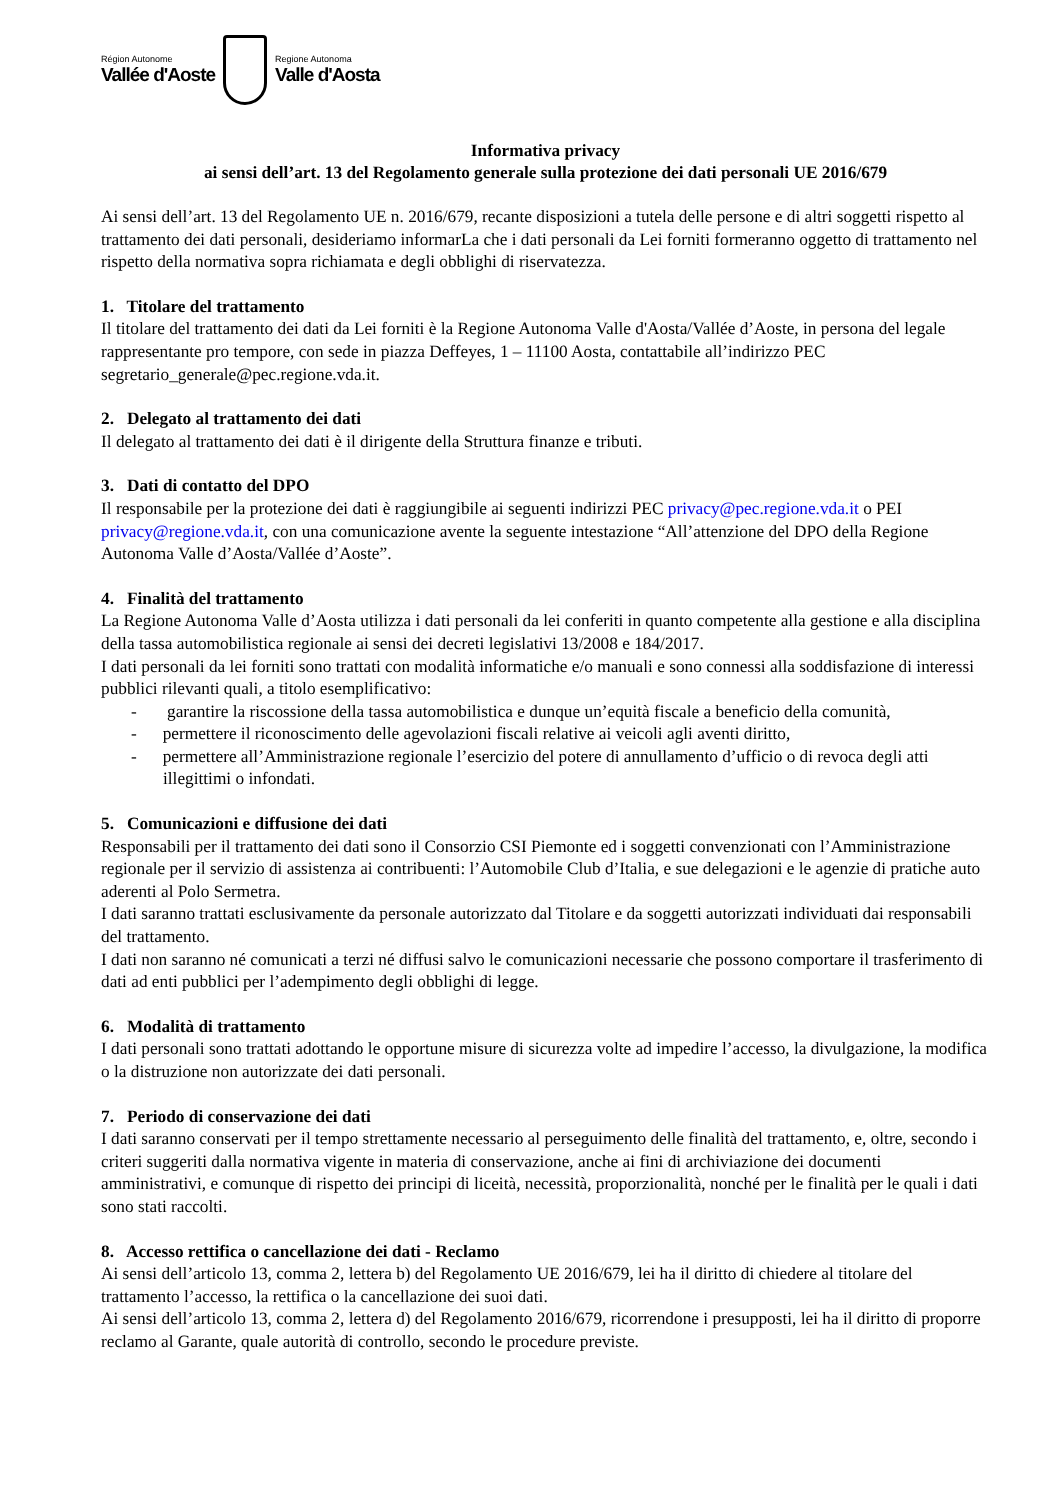Région Autonome
Vallée d'Aoste
Regione Autonoma
Valle d'Aosta
Informativa privacy
ai sensi dell’art. 13 del Regolamento generale sulla protezione dei dati personali UE 2016/679
Ai sensi dell’art. 13 del Regolamento UE n. 2016/679, recante disposizioni a tutela delle persone e di altri soggetti rispetto al trattamento dei dati personali, desideriamo informarLa che i dati personali da Lei forniti formeranno oggetto di trattamento nel rispetto della normativa sopra richiamata e degli obblighi di riservatezza.
1. Titolare del trattamento
Il titolare del trattamento dei dati da Lei forniti è la Regione Autonoma Valle d'Aosta/Vallée d’Aoste, in persona del legale rappresentante pro tempore, con sede in piazza Deffeyes, 1 – 11100 Aosta, contattabile all’indirizzo PEC segretario_generale@pec.regione.vda.it.
2. Delegato al trattamento dei dati
Il delegato al trattamento dei dati è il dirigente della Struttura finanze e tributi.
3. Dati di contatto del DPO
Il responsabile per la protezione dei dati è raggiungibile ai seguenti indirizzi PEC privacy@pec.regione.vda.it o PEI privacy@regione.vda.it, con una comunicazione avente la seguente intestazione “All’attenzione del DPO della Regione Autonoma Valle d’Aosta/Vallée d’Aoste”.
4. Finalità del trattamento
La Regione Autonoma Valle d’Aosta utilizza i dati personali da lei conferiti in quanto competente alla gestione e alla disciplina della tassa automobilistica regionale ai sensi dei decreti legislativi 13/2008 e 184/2017.
I dati personali da lei forniti sono trattati con modalità informatiche e/o manuali e sono connessi alla soddisfazione di interessi pubblici rilevanti quali, a titolo esemplificativo:
- garantire la riscossione della tassa automobilistica e dunque un’equità fiscale a beneficio della comunità,
- permettere il riconoscimento delle agevolazioni fiscali relative ai veicoli agli aventi diritto,
- permettere all’Amministrazione regionale l’esercizio del potere di annullamento d’ufficio o di revoca degli atti illegittimi o infondati.
5. Comunicazioni e diffusione dei dati
Responsabili per il trattamento dei dati sono il Consorzio CSI Piemonte ed i soggetti convenzionati con l’Amministrazione regionale per il servizio di assistenza ai contribuenti: l’Automobile Club d’Italia, e sue delegazioni e le agenzie di pratiche auto aderenti al Polo Sermetra.
I dati saranno trattati esclusivamente da personale autorizzato dal Titolare e da soggetti autorizzati individuati dai responsabili del trattamento.
I dati non saranno né comunicati a terzi né diffusi salvo le comunicazioni necessarie che possono comportare il trasferimento di dati ad enti pubblici per l’adempimento degli obblighi di legge.
6. Modalità di trattamento
I dati personali sono trattati adottando le opportune misure di sicurezza volte ad impedire l’accesso, la divulgazione, la modifica o la distruzione non autorizzate dei dati personali.
7. Periodo di conservazione dei dati
I dati saranno conservati per il tempo strettamente necessario al perseguimento delle finalità del trattamento, e, oltre, secondo i criteri suggeriti dalla normativa vigente in materia di conservazione, anche ai fini di archiviazione dei documenti amministrativi, e comunque di rispetto dei principi di liceità, necessità, proporzionalità, nonché per le finalità per le quali i dati sono stati raccolti.
8. Accesso rettifica o cancellazione dei dati - Reclamo
Ai sensi dell’articolo 13, comma 2, lettera b) del Regolamento UE 2016/679, lei ha il diritto di chiedere al titolare del trattamento l’accesso, la rettifica o la cancellazione dei suoi dati.
Ai sensi dell’articolo 13, comma 2, lettera d) del Regolamento 2016/679, ricorrendone i presupposti, lei ha il diritto di proporre reclamo al Garante, quale autorità di controllo, secondo le procedure previste.